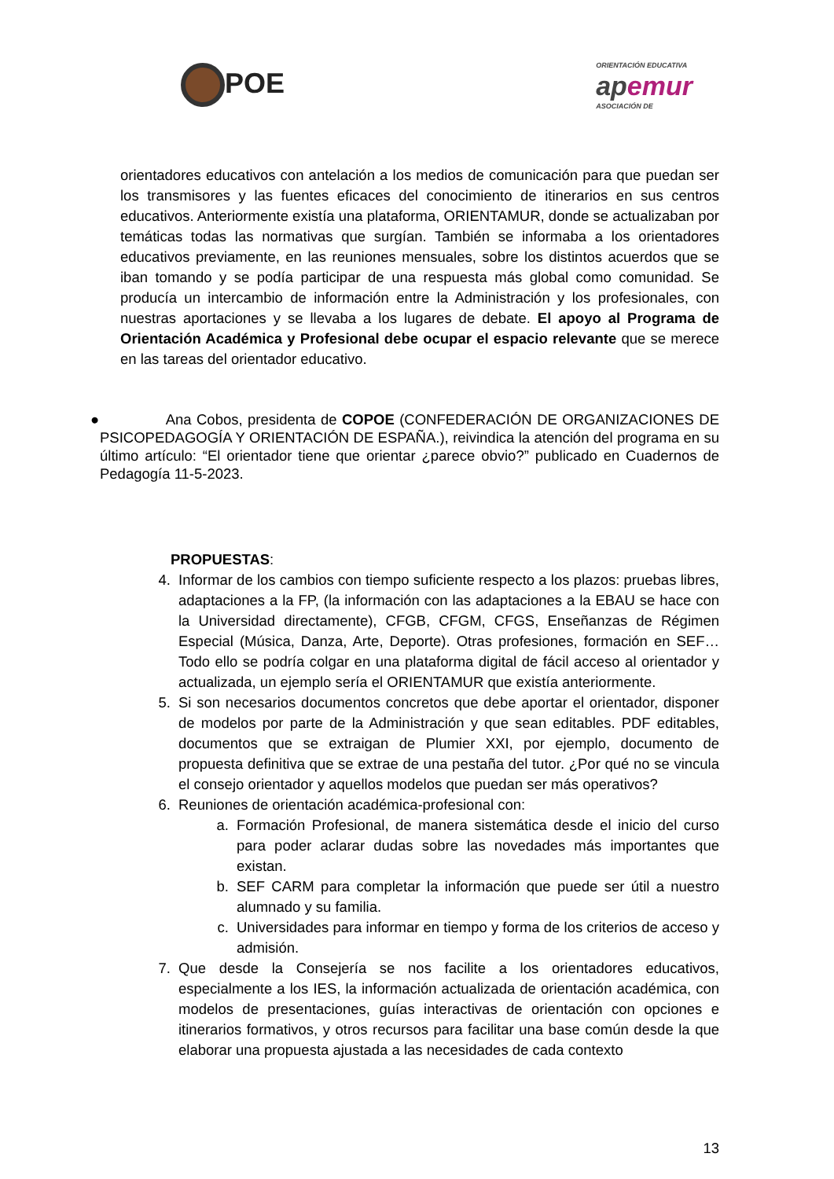POE
ORIENTACIÓN EDUCATIVA
apemur
ASOCIACIÓN DE
orientadores educativos con antelación a los medios de comunicación para que puedan ser los transmisores y las fuentes eficaces del conocimiento de itinerarios en sus centros educativos. Anteriormente existía una plataforma, ORIENTAMUR, donde se actualizaban por temáticas todas las normativas que surgían. También se informaba a los orientadores educativos previamente, en las reuniones mensuales, sobre los distintos acuerdos que se iban tomando y se podía participar de una respuesta más global como comunidad. Se producía un intercambio de información entre la Administración y los profesionales, con nuestras aportaciones y se llevaba a los lugares de debate. El apoyo al Programa de Orientación Académica y Profesional debe ocupar el espacio relevante que se merece en las tareas del orientador educativo.
● Ana Cobos, presidenta de COPOE (CONFEDERACIÓN DE ORGANIZACIONES DE PSICOPEDAGOGÍA Y ORIENTACIÓN DE ESPAÑA.), reivindica la atención del programa en su último artículo: “El orientador tiene que orientar ¿parece obvio?” publicado en Cuadernos de Pedagogía 11-5-2023.
PROPUESTAS:
4. Informar de los cambios con tiempo suficiente respecto a los plazos: pruebas libres, adaptaciones a la FP, (la información con las adaptaciones a la EBAU se hace con la Universidad directamente), CFGB, CFGM, CFGS, Enseñanzas de Régimen Especial (Música, Danza, Arte, Deporte). Otras profesiones, formación en SEF… Todo ello se podría colgar en una plataforma digital de fácil acceso al orientador y actualizada, un ejemplo sería el ORIENTAMUR que existía anteriormente.
5. Si son necesarios documentos concretos que debe aportar el orientador, disponer de modelos por parte de la Administración y que sean editables. PDF editables, documentos que se extraigan de Plumier XXI, por ejemplo, documento de propuesta definitiva que se extrae de una pestaña del tutor. ¿Por qué no se vincula el consejo orientador y aquellos modelos que puedan ser más operativos?
6. Reuniones de orientación académica-profesional con:
a. Formación Profesional, de manera sistemática desde el inicio del curso para poder aclarar dudas sobre las novedades más importantes que existan.
b. SEF CARM para completar la información que puede ser útil a nuestro alumnado y su familia.
c. Universidades para informar en tiempo y forma de los criterios de acceso y admisión.
7. Que desde la Consejería se nos facilite a los orientadores educativos, especialmente a los IES, la información actualizada de orientación académica, con modelos de presentaciones, guías interactivas de orientación con opciones e itinerarios formativos, y otros recursos para facilitar una base común desde la que elaborar una propuesta ajustada a las necesidades de cada contexto
13